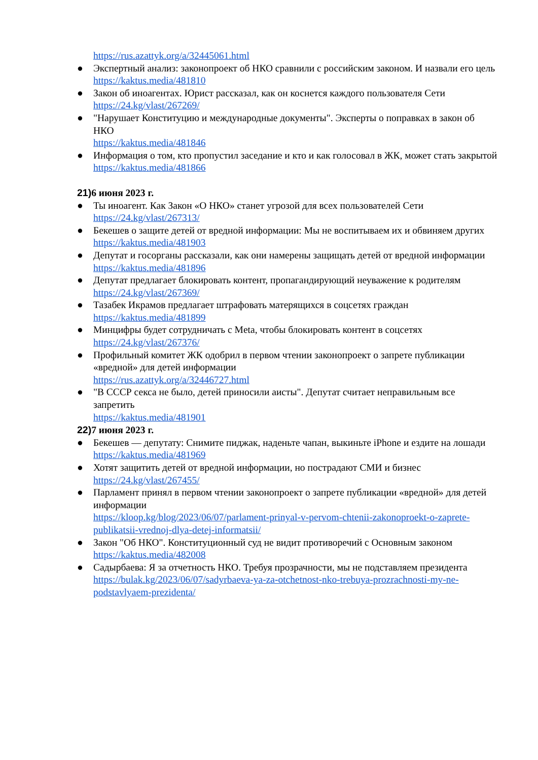https://rus.azattyk.org/a/32445061.html
● Экспертный анализ: законопроект об НКО сравнили с российским законом. И назвали его цель
https://kaktus.media/481810
● Закон об иноагентах. Юрист рассказал, как он коснется каждого пользователя Сети
https://24.kg/vlast/267269/
● "Нарушает Конституцию и международные документы". Эксперты о поправках в закон об НКО
https://kaktus.media/481846
● Информация о том, кто пропустил заседание и кто и как голосовал в ЖК, может стать закрытой
https://kaktus.media/481866
21) 6 июня 2023 г.
● Ты иноагент. Как Закон «О НКО» станет угрозой для всех пользователей Сети
https://24.kg/vlast/267313/
● Бекешев о защите детей от вредной информации: Мы не воспитываем их и обвиняем других
https://kaktus.media/481903
● Депутат и госорганы рассказали, как они намерены защищать детей от вредной информации
https://kaktus.media/481896
● Депутат предлагает блокировать контент, пропагандирующий неуважение к родителям
https://24.kg/vlast/267369/
● Тазабек Икрамов предлагает штрафовать матерящихся в соцсетях граждан
https://kaktus.media/481899
● Минцифры будет сотрудничать с Meta, чтобы блокировать контент в соцсетях
https://24.kg/vlast/267376/
● Профильный комитет ЖК одобрил в первом чтении законопроект о запрете публикации «вредной» для детей информации
https://rus.azattyk.org/a/32446727.html
● "В СССР секса не было, детей приносили аисты". Депутат считает неправильным все запретить
https://kaktus.media/481901
22) 7 июня 2023 г.
● Бекешев — депутату: Снимите пиджак, наденьте чапан, выкиньте iPhone и ездите на лошади
https://kaktus.media/481969
● Хотят защитить детей от вредной информации, но пострадают СМИ и бизнес
https://24.kg/vlast/267455/
● Парламент принял в первом чтении законопроект о запрете публикации «вредной» для детей информации
https://kloop.kg/blog/2023/06/07/parlament-prinyal-v-pervom-chtenii-zakonoproekt-o-zaprete-publikatsii-vrednoj-dlya-detej-informatsii/
● Закон "Об НКО". Конституционный суд не видит противоречий с Основным законом
https://kaktus.media/482008
● Садырбаева: Я за отчетность НКО. Требуя прозрачности, мы не подставляем президента
https://bulak.kg/2023/06/07/sadyrbaeva-ya-za-otchetnost-nko-trebuya-prozrachnosti-my-ne-podstavlyaem-prezidenta/